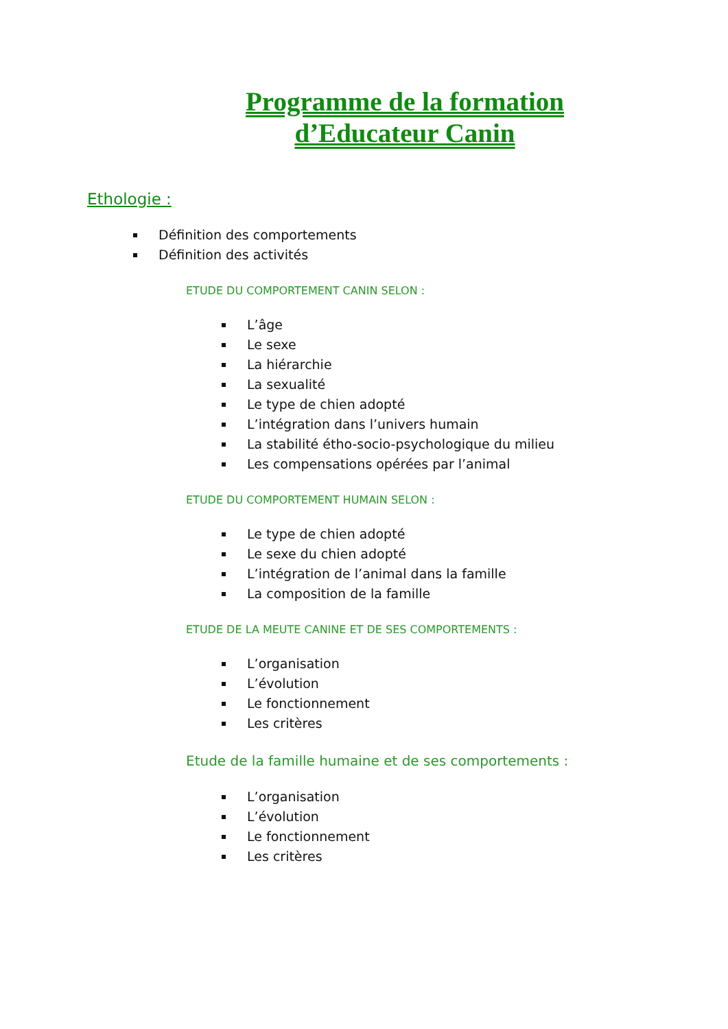Programme de la formation
d’Educateur Canin
Ethologie :
Définition des comportements
Définition des activités
ETUDE DU COMPORTEMENT CANIN SELON :
L’âge
Le sexe
La hiérarchie
La sexualité
Le type de chien adopté
L’intégration dans l’univers humain
La stabilité étho-socio-psychologique du milieu
Les compensations opérées par l’animal
ETUDE DU COMPORTEMENT HUMAIN SELON :
Le type de chien adopté
Le sexe du chien adopté
L’intégration de l’animal dans la famille
La composition de la famille
ETUDE DE LA MEUTE CANINE ET DE SES COMPORTEMENTS :
L’organisation
L’évolution
Le fonctionnement
Les critères
Etude de la famille humaine et de ses comportements :
L’organisation
L’évolution
Le fonctionnement
Les critères